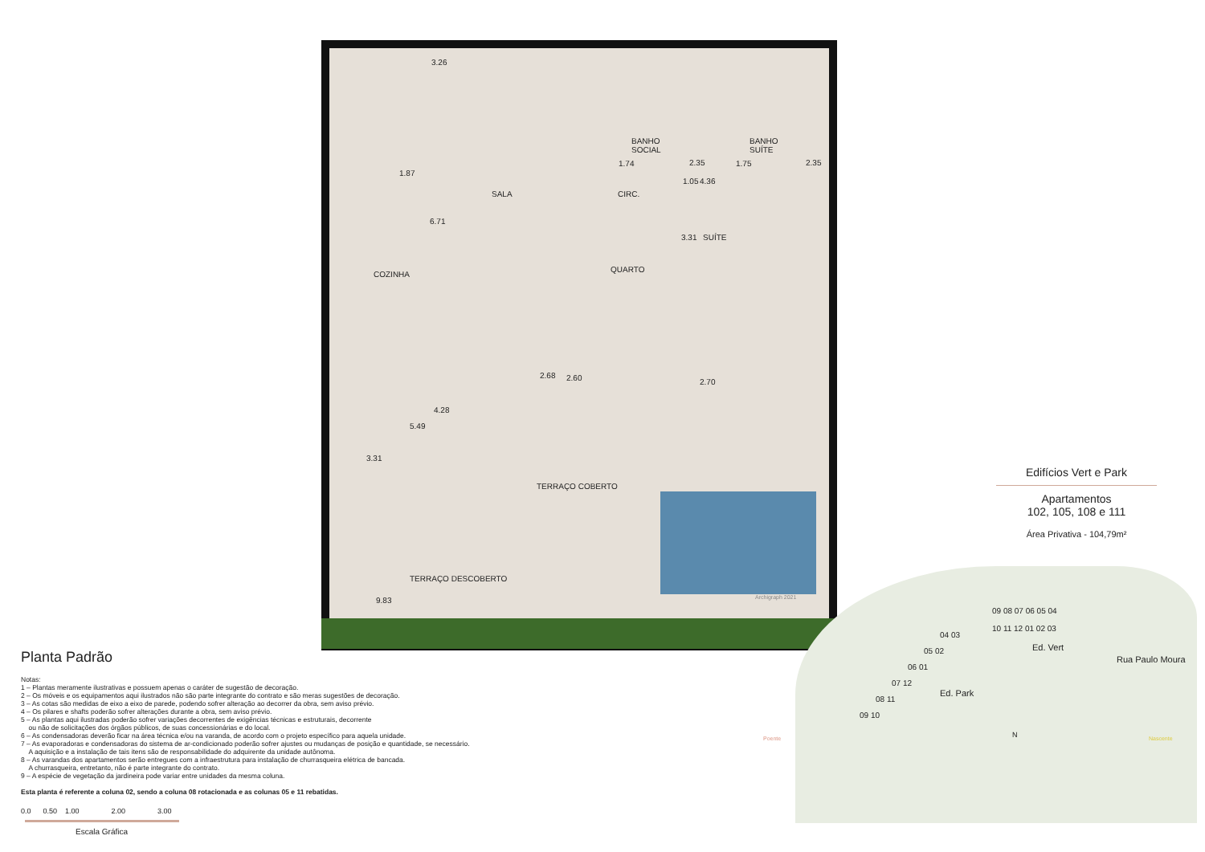SALA CIRC.
BANHO
SOCIAL
BANHO
SUÍTE
COZINHA
QUARTO
SUÍTE
TERRAÇO COBERTO
TERRAÇO DESCOBERTO
3.26
1.87
1.74 1.75
2.35 2.35
2.60
2.68
2.70
9.83
6.71
4.28
5.49
3.31
1.05 4.36
3.31
Archigraph 2021
Planta Padrão
Notas:
1 – Plantas meramente ilustrativas e possuem apenas o caráter de sugestão de decoração.
2 – Os móveis e os equipamentos aqui ilustrados não são parte integrante do contrato e são meras sugestões de decoração.
3 – As cotas são medidas de eixo a eixo de parede, podendo sofrer alteração ao decorrer da obra, sem aviso prévio.
4 – Os pilares e shafts poderão sofrer alterações durante a obra, sem aviso prévio.
5 – As plantas aqui ilustradas poderão sofrer variações decorrentes de exigências técnicas e estruturais, decorrente
ou não de solicitações dos órgãos públicos, de suas concessionárias e do local.
6 – As condensadoras deverão ficar na área técnica e/ou na varanda, de acordo com o projeto específico para aquela unidade.
7 – As evaporadoras e condensadoras do sistema de ar-condicionado poderão sofrer ajustes ou mudanças de posição e quantidade, se necessário.
A aquisição e a instalação de tais itens são de responsabilidade do adquirente da unidade autônoma.
8 – As varandas dos apartamentos serão entregues com a infraestrutura para instalação de churrasqueira elétrica de bancada.
A churrasqueira, entretanto, não é parte integrante do contrato.
9 – A espécie de vegetação da jardineira pode variar entre unidades da mesma coluna.
Esta planta é referente a coluna 02, sendo a coluna 08 rotacionada e as colunas 05 e 11 rebatidas.
0.0 0.50 1.00 2.00 3.00
Escala Gráfica
Edifícios Vert e Park
Apartamentos
102, 105, 108 e 111
Área Privativa - 104,79m²
09 08 07 06 05 04
10 11 12 01 02 03
Ed. Vert
04 03
05 02
06 01
07 12
08 11
09 10
Ed. Park
Rua Paulo Moura
Poente Nascente N